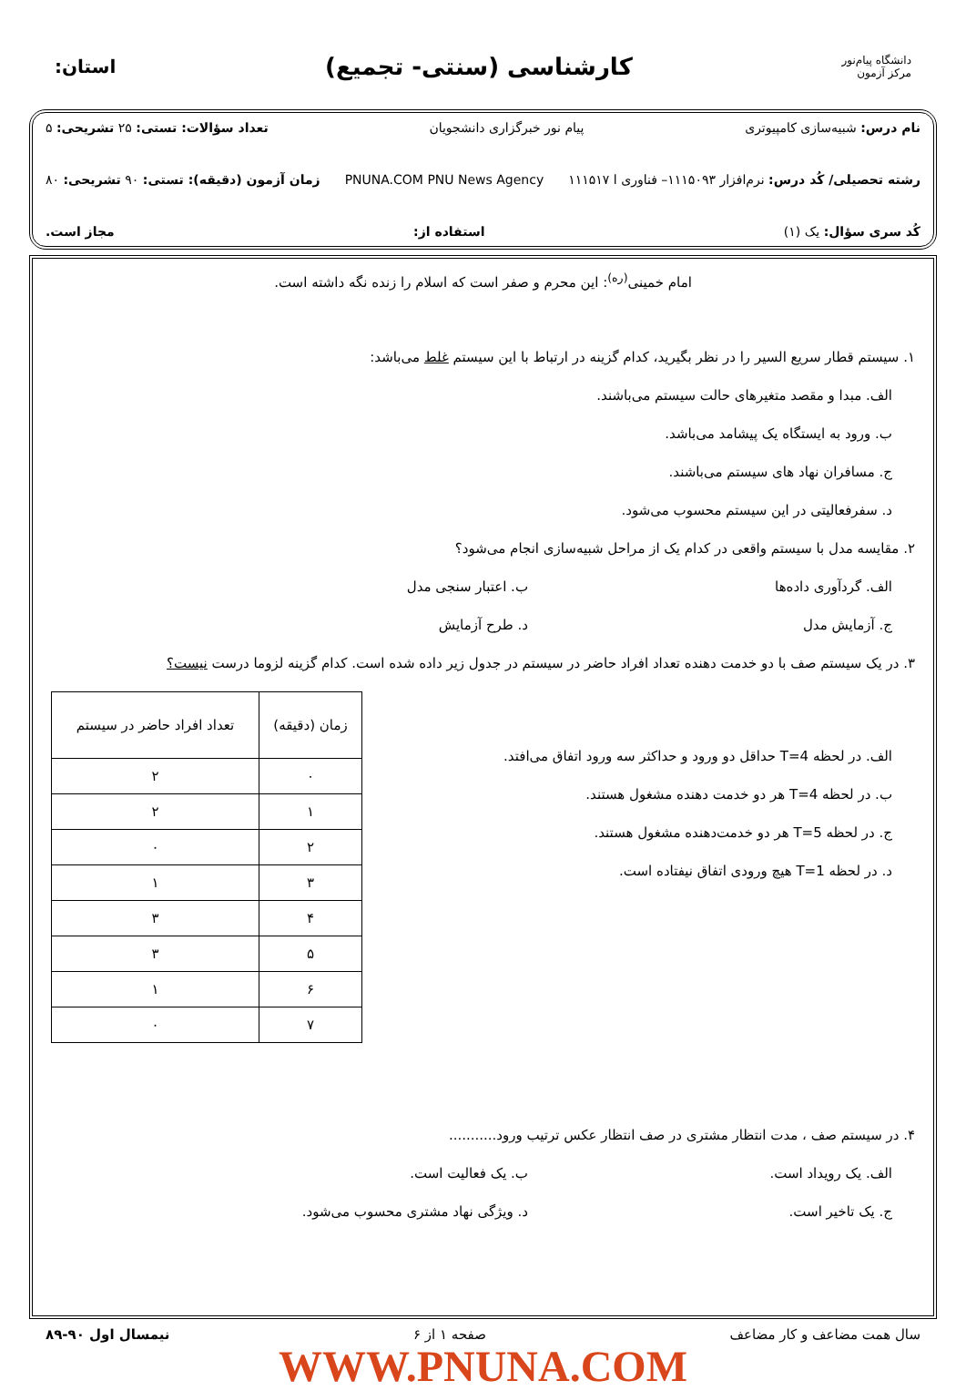دانشگاه پیام‌نور
مرکز آزمون
کارشناسی (سنتی- تجمیع)
استان:
نام درس: شبیه‌سازی کامپیوتری پیام نور خبرگزاری دانشجویان تعداد سؤالات: تستی: ۲۵ تشریحی: ۵
رشته تحصیلی/ کُد درس: نرم‌افزار ۱۱۱۵۰۹۳– فناوری ا ۱۱۱۵۱۷ PNUNA.COM PNU News Agency زمان آزمون (دقیقه): تستی: ۹۰ تشریحی: ۸۰
کُد سری سؤال: یک (۱) استفاده از: مجاز است.
امام خمینی<sup>(ره)</sup>: این محرم و صفر است که اسلام را زنده نگه داشته است.
۱. سیستم قطار سریع السیر را در نظر بگیرید، کدام گزینه در ارتباط با این سیستم غلط می‌باشد:
الف. مبدا و مقصد متغیرهای حالت سیستم می‌باشند.
ب. ورود به ایستگاه یک پیشامد می‌باشد.
ج. مسافران نهاد های سیستم می‌باشند.
د. سفرفعالیتی در این سیستم محسوب می‌شود.
۲. مقایسه مدل با سیستم واقعی در کدام یک از مراحل شبیه‌سازی انجام می‌شود؟
الف. گردآوری داده‌ها ب. اعتبار سنجی مدل
ج. آزمایش مدل د. طرح آزمایش
۳. در یک سیستم صف با دو خدمت دهنده تعداد افراد حاضر در سیستم در جدول زیر داده شده است. کدام گزینه لزوما درست نیست؟
| زمان (دقیقه) | تعداد افراد حاضر در سیستم |
| --- | --- |
| ۰ | ۲ |
| ۱ | ۲ |
| ۲ | ۰ |
| ۳ | ۱ |
| ۴ | ۳ |
| ۵ | ۳ |
| ۶ | ۱ |
| ۷ | ۰ |
الف. در لحظه T=4 حداقل دو ورود و حداکثر سه ورود اتفاق می‌افتد.
ب. در لحظه T=4 هر دو خدمت دهنده مشغول هستند.
ج. در لحظه T=5 هر دو خدمت‌دهنده مشغول هستند.
د. در لحظه T=1 هیچ ورودی اتفاق نیفتاده است.
۴. در سیستم صف ، مدت انتظار مشتری در صف انتظار عکس ترتیب ورود...........
الف. یک رویداد است. ب. یک فعالیت است.
ج. یک تاخیر است. د. ویژگی نهاد مشتری محسوب می‌شود.
سال همت مضاعف و کار مضاعف صفحه ۱ از ۶ نیمسال اول ۹۰-۸۹
WWW.PNUNA.COM